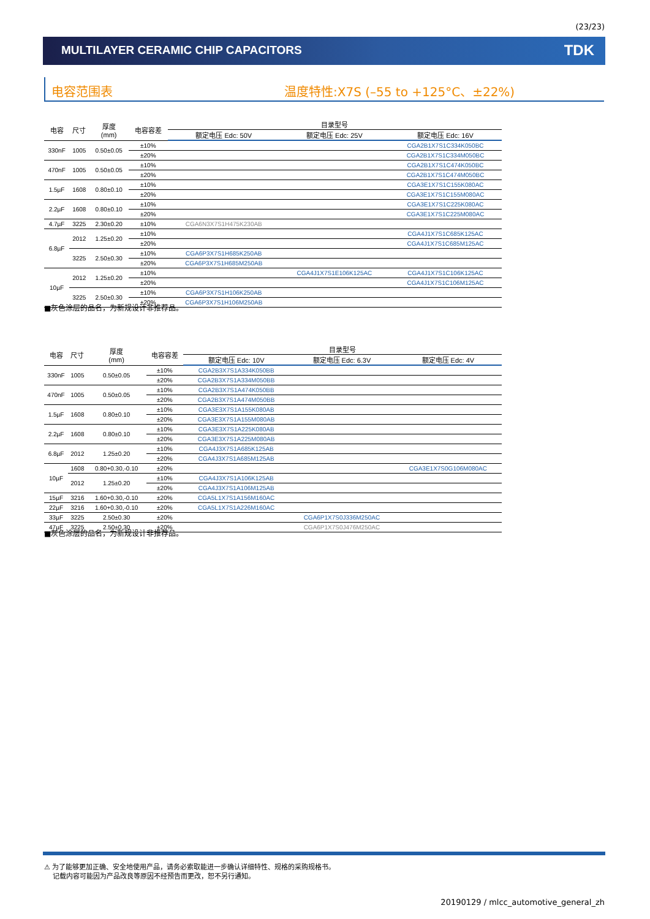(23/23)
MULTILAYER CERAMIC CHIP CAPACITORS TDK
电容范围表 温度特性:X7S (–55 to +125°C、±22%)
| 电容 | 尺寸 | 厚度 (mm) | 电容容差 | 目录型号 | | |
| --- | --- | --- | --- | --- | --- | --- |
| | | | | 额定电压 Edc: 50V | 额定电压 Edc: 25V | 额定电压 Edc: 16V |
| 330nF | 1005 | 0.50±0.05 | ±10% | | | CGA2B1X7S1C334K050BC |
| | | | ±20% | | | CGA2B1X7S1C334M050BC |
| 470nF | 1005 | 0.50±0.05 | ±10% | | | CGA2B1X7S1C474K050BC |
| | | | ±20% | | | CGA2B1X7S1C474M050BC |
| 1.5µF | 1608 | 0.80±0.10 | ±10% | | | CGA3E1X7S1C155K080AC |
| | | | ±20% | | | CGA3E1X7S1C155M080AC |
| 2.2µF | 1608 | 0.80±0.10 | ±10% | | | CGA3E1X7S1C225K080AC |
| | | | ±20% | | | CGA3E1X7S1C225M080AC |
| 4.7µF | 3225 | 2.30±0.20 | ±10% | CGA6N3X7S1H475K230AB | | |
| 6.8µF | 2012 | 1.25±0.20 | ±10% | | | CGA4J1X7S1C685K125AC |
| | | | ±20% | | | CGA4J1X7S1C685M125AC |
| | 3225 | 2.50±0.30 | ±10% | CGA6P3X7S1H685K250AB | | |
| | | | ±20% | CGA6P3X7S1H685M250AB | | |
| 10µF | 2012 | 1.25±0.20 | ±10% | | CGA4J1X7S1E106K125AC | CGA4J1X7S1C106K125AC |
| | | | ±20% | | | CGA4J1X7S1C106M125AC |
| | 3225 | 2.50±0.30 | ±10% | CGA6P3X7S1H106K250AB | | |
| | | | ±20% | CGA6P3X7S1H106M250AB | | |
■灰色涂层的品名，为新规设计非推荐品。
| 电容 | 尺寸 | 厚度 (mm) | 电容容差 | 目录型号 | | |
| --- | --- | --- | --- | --- | --- | --- |
| | | | | 额定电压 Edc: 10V | 额定电压 Edc: 6.3V | 额定电压 Edc: 4V |
| 330nF | 1005 | 0.50±0.05 | ±10% | CGA2B3X7S1A334K050BB | | |
| | | | ±20% | CGA2B3X7S1A334M050BB | | |
| 470nF | 1005 | 0.50±0.05 | ±10% | CGA2B3X7S1A474K050BB | | |
| | | | ±20% | CGA2B3X7S1A474M050BB | | |
| 1.5µF | 1608 | 0.80±0.10 | ±10% | CGA3E3X7S1A155K080AB | | |
| | | | ±20% | CGA3E3X7S1A155M080AB | | |
| 2.2µF | 1608 | 0.80±0.10 | ±10% | CGA3E3X7S1A225K080AB | | |
| | | | ±20% | CGA3E3X7S1A225M080AB | | |
| 6.8µF | 2012 | 1.25±0.20 | ±10% | CGA4J3X7S1A685K125AB | | |
| | | | ±20% | CGA4J3X7S1A685M125AB | | |
| 10µF | 1608 | 0.80+0.30,-0.10 | ±20% | | | CGA3E1X7S0G106M080AC |
| | 2012 | 1.25±0.20 | ±10% | CGA4J3X7S1A106K125AB | | |
| | | | ±20% | CGA4J3X7S1A106M125AB | | |
| 15µF | 3216 | 1.60+0.30,-0.10 | ±20% | CGA5L1X7S1A156M160AC | | |
| 22µF | 3216 | 1.60+0.30,-0.10 | ±20% | CGA5L1X7S1A226M160AC | | |
| 33µF | 3225 | 2.50±0.30 | ±20% | | CGA6P1X7S0J336M250AC | |
| 47µF | 3225 | 2.50±0.30 | ±20% | | CGA6P1X7S0J476M250AC | |
■灰色涂层的品名，为新规设计非推荐品。
⚠ 为了能够更加正确、安全地使用产品，请务必索取能进一步确认详细特性、规格的采购规格书。
记载内容可能因为产品改良等原因不经预告而更改，恕不另行通知。
20190129 / mlcc_automotive_general_zh